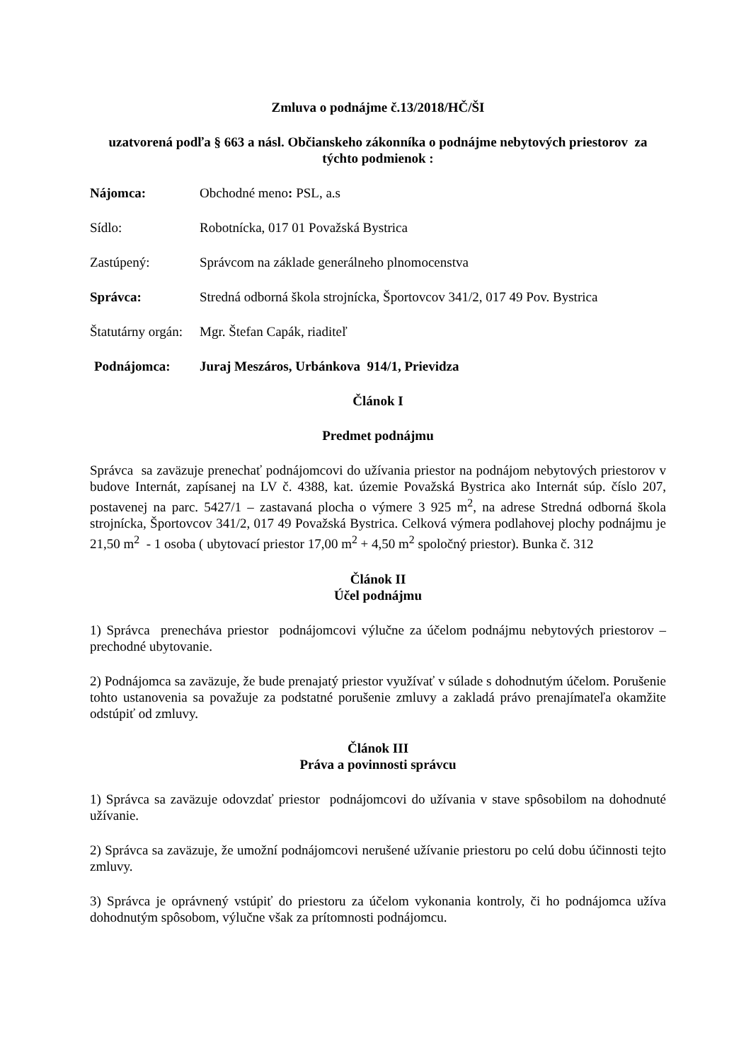Zmluva o podnájme č.13/2018/HČ/ŠI
uzatvorená podľa § 663 a násl. Občianskeho zákonníka o podnájme nebytových priestorov za týchto podmienok :
Nájomca: Obchodné meno: PSL, a.s
Sídlo: Robotnícka, 017 01 Považská Bystrica
Zastúpený: Správcom na základe generálneho plnomocenstva
Správca: Stredná odborná škola strojnícka, Športovcov 341/2, 017 49 Pov. Bystrica
Štatutárny orgán: Mgr. Štefan Capák, riaditeľ
Podnájomca: Juraj Meszáros, Urbánkova 914/1, Prievidza
Článok I
Predmet podnájmu
Správca sa zaväzuje prenechať podnájomcovi do užívania priestor na podnájom nebytových priestorov v budove Internát, zapísanej na LV č. 4388, kat. územie Považská Bystrica ako Internát súp. číslo 207, postavenej na parc. 5427/1 – zastavaná plocha o výmere 3 925 m<sup>2</sup>, na adrese Stredná odborná škola strojnícka, Športovcov 341/2, 017 49 Považská Bystrica. Celková výmera podlahovej plochy podnájmu je 21,50 m<sup>2</sup> - 1 osoba ( ubytovací priestor 17,00 m<sup>2</sup> + 4,50 m<sup>2</sup> spoločný priestor). Bunka č. 312
Článok II
Účel podnájmu
1) Správca prenecháva priestor podnájomcovi výlučne za účelom podnájmu nebytových priestorov – prechodné ubytovanie.
2) Podnájomca sa zaväzuje, že bude prenajatý priestor využívať v súlade s dohodnutým účelom. Porušenie tohto ustanovenia sa považuje za podstatné porušenie zmluvy a zakladá právo prenajímateľa okamžite odstúpiť od zmluvy.
Článok III
Práva a povinnosti správcu
1) Správca sa zaväzuje odovzdať priestor podnájomcovi do užívania v stave spôsobilom na dohodnuté užívanie.
2) Správca sa zaväzuje, že umožní podnájomcovi nerušené užívanie priestoru po celú dobu účinnosti tejto zmluvy.
3) Správca je oprávnený vstúpiť do priestoru za účelom vykonania kontroly, či ho podnájomca užíva dohodnutým spôsobom, výlučne však za prítomnosti podnájomcu.